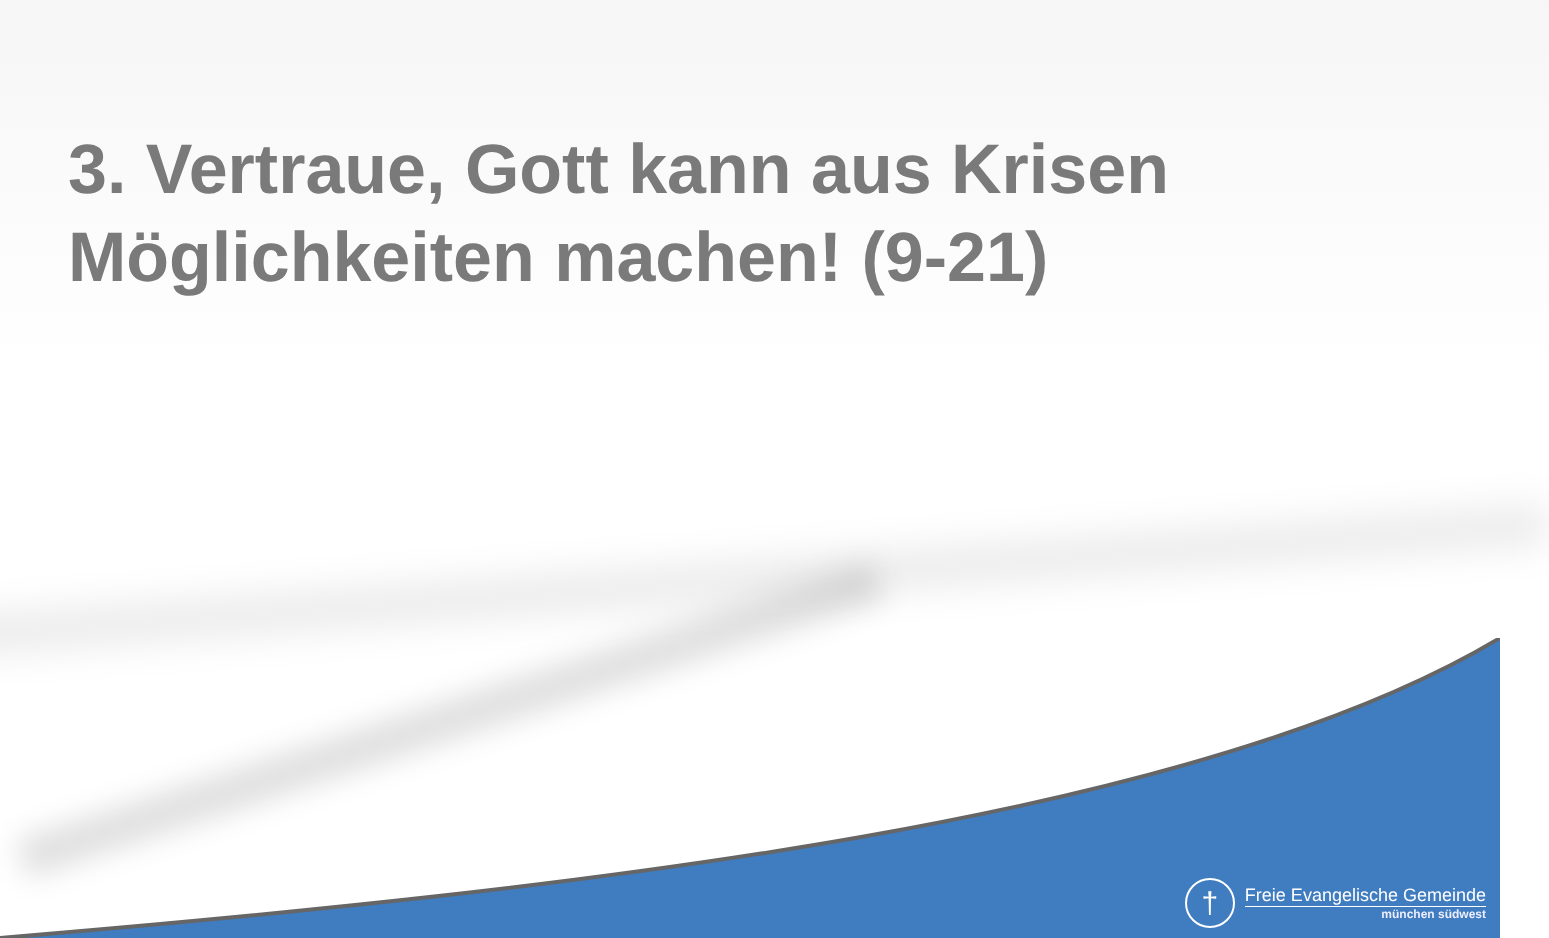3. Vertraue, Gott kann aus Krisen Möglichkeiten machen! (9-21)
†
Freie Evangelische Gemeinde
münchen südwest